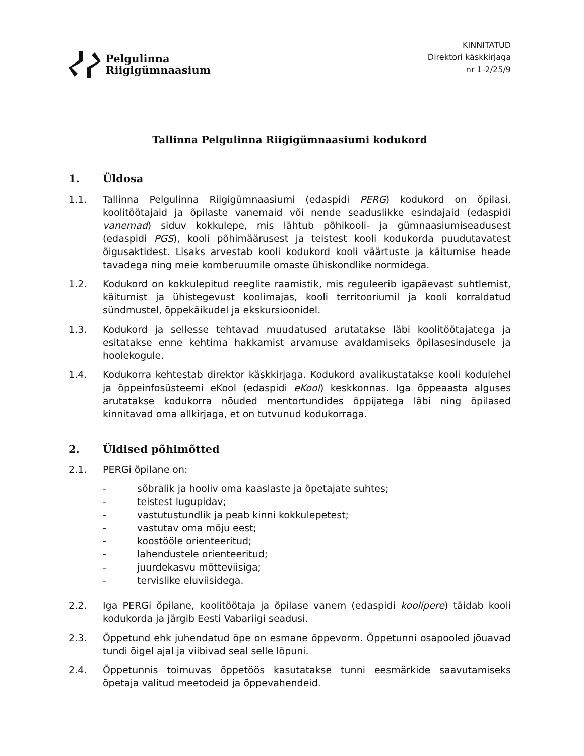Pelgulinna
Riigigümnaasium
KINNITATUD
Direktori käskkirjaga
nr 1-2/25/9
Tallinna Pelgulinna Riigigümnaasiumi kodukord
1. Üldosa
1.1. Tallinna Pelgulinna Riigigümnaasiumi (edaspidi PERG) kodukord on õpilasi, koolitöötajaid ja õpilaste vanemaid või nende seaduslikke esindajaid (edaspidi vanemad) siduv kokkulepe, mis lähtub põhikooli- ja gümnaasiumiseadusest (edaspidi PGS), kooli põhimäärusest ja teistest kooli kodukorda puudutavatest õigusaktidest. Lisaks arvestab kooli kodukord kooli väärtuste ja käitumise heade tavadega ning meie komberuumile omaste ühiskondlike normidega.
1.2. Kodukord on kokkulepitud reeglite raamistik, mis reguleerib igapäevast suhtlemist, käitumist ja ühistegevust koolimajas, kooli territooriumil ja kooli korraldatud sündmustel, õppekäikudel ja ekskursioonidel.
1.3. Kodukord ja sellesse tehtavad muudatused arutatakse läbi koolitöötajatega ja esitatakse enne kehtima hakkamist arvamuse avaldamiseks õpilasesindusele ja hoolekogule.
1.4. Kodukorra kehtestab direktor käskkirjaga. Kodukord avalikustatakse kooli kodulehel ja õppeinfosüsteemi eKool (edaspidi eKool) keskkonnas. Iga õppeaasta alguses arutatakse kodukorra nõuded mentortundides õppijatega läbi ning õpilased kinnitavad oma allkirjaga, et on tutvunud kodukorraga.
2. Üldised põhimõtted
2.1. PERGi õpilane on:
- sõbralik ja hooliv oma kaaslaste ja õpetajate suhtes;
- teistest lugupidav;
- vastutustundlik ja peab kinni kokkulepetest;
- vastutav oma mõju eest;
- koostööle orienteeritud;
- lahendustele orienteeritud;
- juurdekasvu mõtteviisiga;
- tervislike eluviisidega.
2.2. Iga PERGi õpilane, koolitöötaja ja õpilase vanem (edaspidi koolipere) täidab kooli kodukorda ja järgib Eesti Vabariigi seadusi.
2.3. Õppetund ehk juhendatud õpe on esmane õppevorm. Õppetunni osapooled jõuavad tundi õigel ajal ja viibivad seal selle lõpuni.
2.4. Õppetunnis toimuvas õppetöös kasutatakse tunni eesmärkide saavutamiseks õpetaja valitud meetodeid ja õppevahendeid.